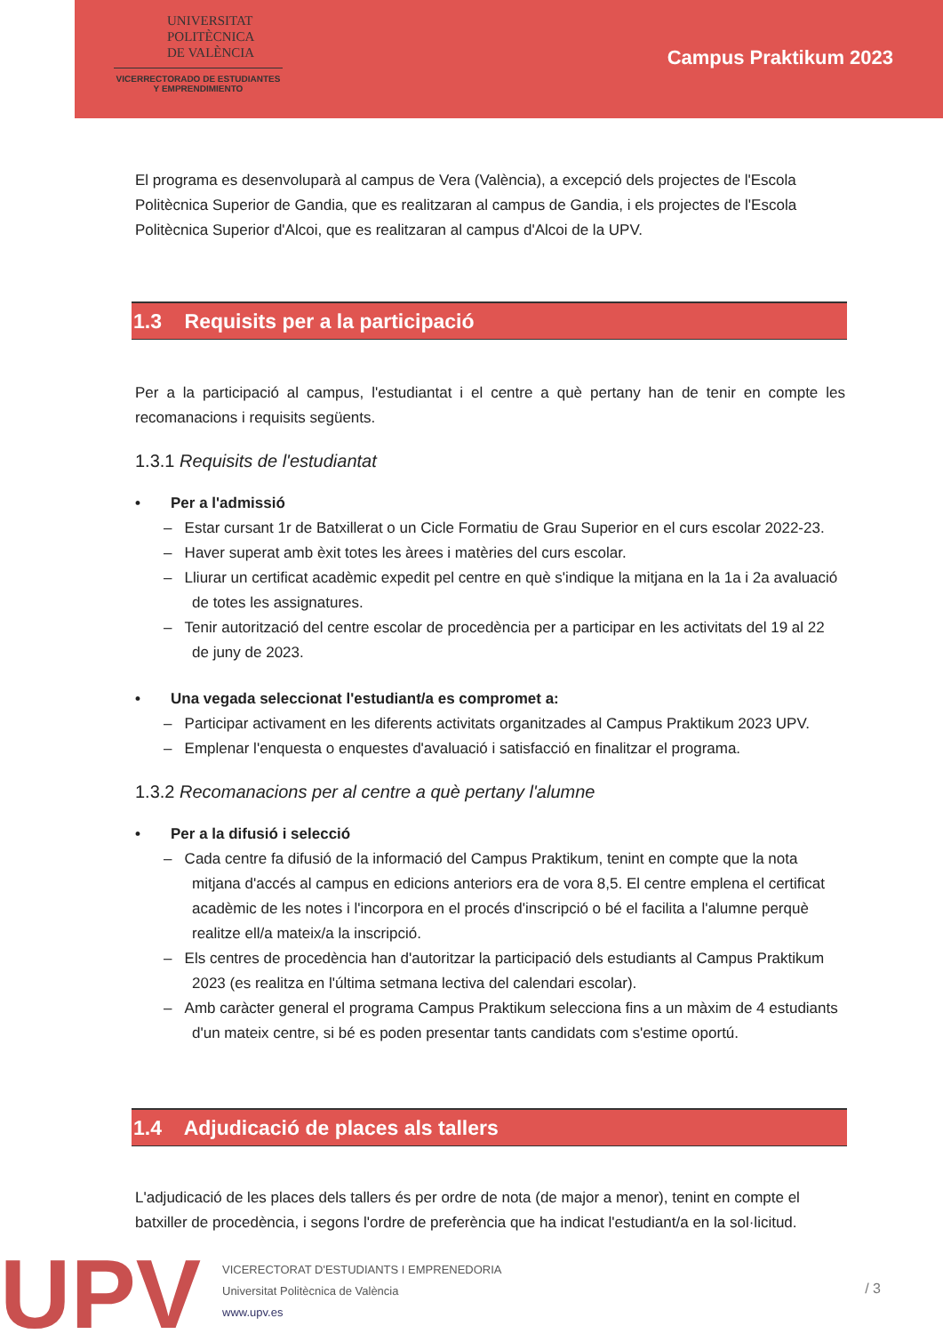UNIVERSITAT
POLITÈCNICA
DE VALÈNCIA
VICERRECTORADO DE ESTUDIANTES
Y EMPRENDIMIENTO
Campus Praktikum 2023
El programa es desenvoluparà al campus de Vera (València), a excepció dels projectes de l'Escola Politècnica Superior de Gandia, que es realitzaran al campus de Gandia, i els projectes de l'Escola Politècnica Superior d'Alcoi, que es realitzaran al campus d'Alcoi de la UPV.
1.3 Requisits per a la participació
Per a la participació al campus, l'estudiantat i el centre a què pertany han de tenir en compte les recomanacions i requisits següents.
1.3.1 Requisits de l'estudiantat
• Per a l'admissió
– Estar cursant 1r de Batxillerat o un Cicle Formatiu de Grau Superior en el curs escolar 2022-23.
– Haver superat amb èxit totes les àrees i matèries del curs escolar.
– Lliurar un certificat acadèmic expedit pel centre en què s'indique la mitjana en la 1a i 2a avaluació de totes les assignatures.
– Tenir autorització del centre escolar de procedència per a participar en les activitats del 19 al 22 de juny de 2023.
• Una vegada seleccionat l'estudiant/a es compromet a:
– Participar activament en les diferents activitats organitzades al Campus Praktikum 2023 UPV.
– Emplenar l'enquesta o enquestes d'avaluació i satisfacció en finalitzar el programa.
1.3.2 Recomanacions per al centre a què pertany l'alumne
• Per a la difusió i selecció
– Cada centre fa difusió de la informació del Campus Praktikum, tenint en compte que la nota mitjana d'accés al campus en edicions anteriors era de vora 8,5. El centre emplena el certificat acadèmic de les notes i l'incorpora en el procés d'inscripció o bé el facilita a l'alumne perquè realitze ell/a mateix/a la inscripció.
– Els centres de procedència han d'autoritzar la participació dels estudiants al Campus Praktikum 2023 (es realitza en l'última setmana lectiva del calendari escolar).
– Amb caràcter general el programa Campus Praktikum selecciona fins a un màxim de 4 estudiants d'un mateix centre, si bé es poden presentar tants candidats com s'estime oportú.
1.4 Adjudicació de places als tallers
L'adjudicació de les places dels tallers és per ordre de nota (de major a menor), tenint en compte el batxiller de procedència, i segons l'ordre de preferència que ha indicat l'estudiant/a en la sol·licitud.
UPV
VICERECTORAT D'ESTUDIANTS I EMPRENEDORIA
Universitat Politècnica de València
www.upv.es
/ 3